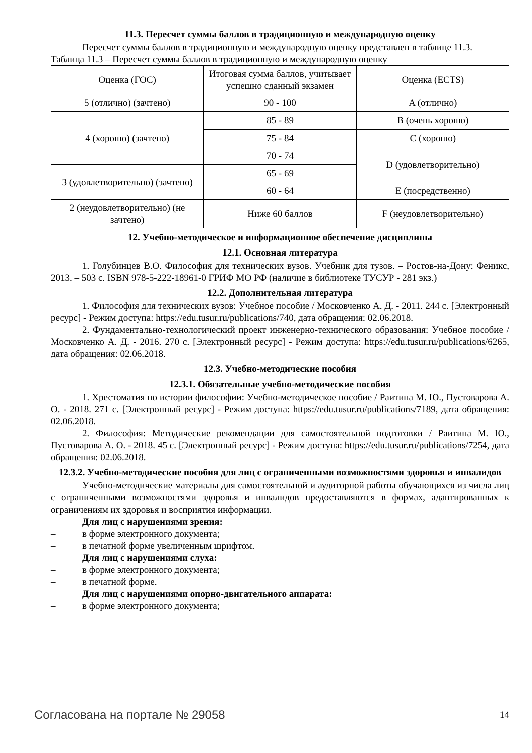11.3. Пересчет суммы баллов в традиционную и международную оценку
Пересчет суммы баллов в традиционную и международную оценку представлен в таблице 11.3.
Таблица 11.3 – Пересчет суммы баллов в традиционную и международную оценку
| Оценка (ГОС) | Итоговая сумма баллов, учитывает успешно сданный экзамен | Оценка (ECTS) |
| 5 (отлично) (зачтено) | 90 - 100 | A (отлично) |
| 4 (хорошо) (зачтено) | 85 - 89 | B (очень хорошо) |
| | 75 - 84 | C (хорошо) |
| | 70 - 74 | D (удовлетворительно) |
| 3 (удовлетворительно) (зачтено) | 65 - 69 | |
| | 60 - 64 | E (посредственно) |
| 2 (неудовлетворительно) (не зачтено) | Ниже 60 баллов | F (неудовлетворительно) |
12. Учебно-методическое и информационное обеспечение дисциплины
12.1. Основная литература
1. Голубинцев В.О. Философия для технических вузов. Учебник для тузов. – Ростов-на-Дону: Феникс, 2013. – 503 с. ISBN 978-5-222-18961-0 ГРИФ МО РФ (наличие в библиотеке ТУСУР - 281 экз.)
12.2. Дополнительная литература
1. Философия для технических вузов: Учебное пособие / Московченко А. Д. - 2011. 244 с. [Электронный ресурс] - Режим доступа: https://edu.tusur.ru/publications/740, дата обращения: 02.06.2018.
2. Фундаментально-технологический проект инженерно-технического образования: Учебное пособие / Московченко А. Д. - 2016. 270 с. [Электронный ресурс] - Режим доступа: https://edu.tusur.ru/publications/6265, дата обращения: 02.06.2018.
12.3. Учебно-методические пособия
12.3.1. Обязательные учебно-методические пособия
1. Хрестоматия по истории философии: Учебно-методическое пособие / Раитина М. Ю., Пустоварова А. О. - 2018. 271 с. [Электронный ресурс] - Режим доступа: https://edu.tusur.ru/publications/7189, дата обращения: 02.06.2018.
2. Философия: Методические рекомендации для самостоятельной подготовки / Раитина М. Ю., Пустоварова А. О. - 2018. 45 с. [Электронный ресурс] - Режим доступа: https://edu.tusur.ru/publications/7254, дата обращения: 02.06.2018.
12.3.2. Учебно-методические пособия для лиц с ограниченными возможностями здоровья и инвалидов
Учебно-методические материалы для самостоятельной и аудиторной работы обучающихся из числа лиц с ограниченными возможностями здоровья и инвалидов предоставляются в формах, адаптированных к ограничениям их здоровья и восприятия информации.
Для лиц с нарушениями зрения:
– в форме электронного документа;
– в печатной форме увеличенным шрифтом.
Для лиц с нарушениями слуха:
– в форме электронного документа;
– в печатной форме.
Для лиц с нарушениями опорно-двигательного аппарата:
– в форме электронного документа;
Согласована на портале № 29058 14